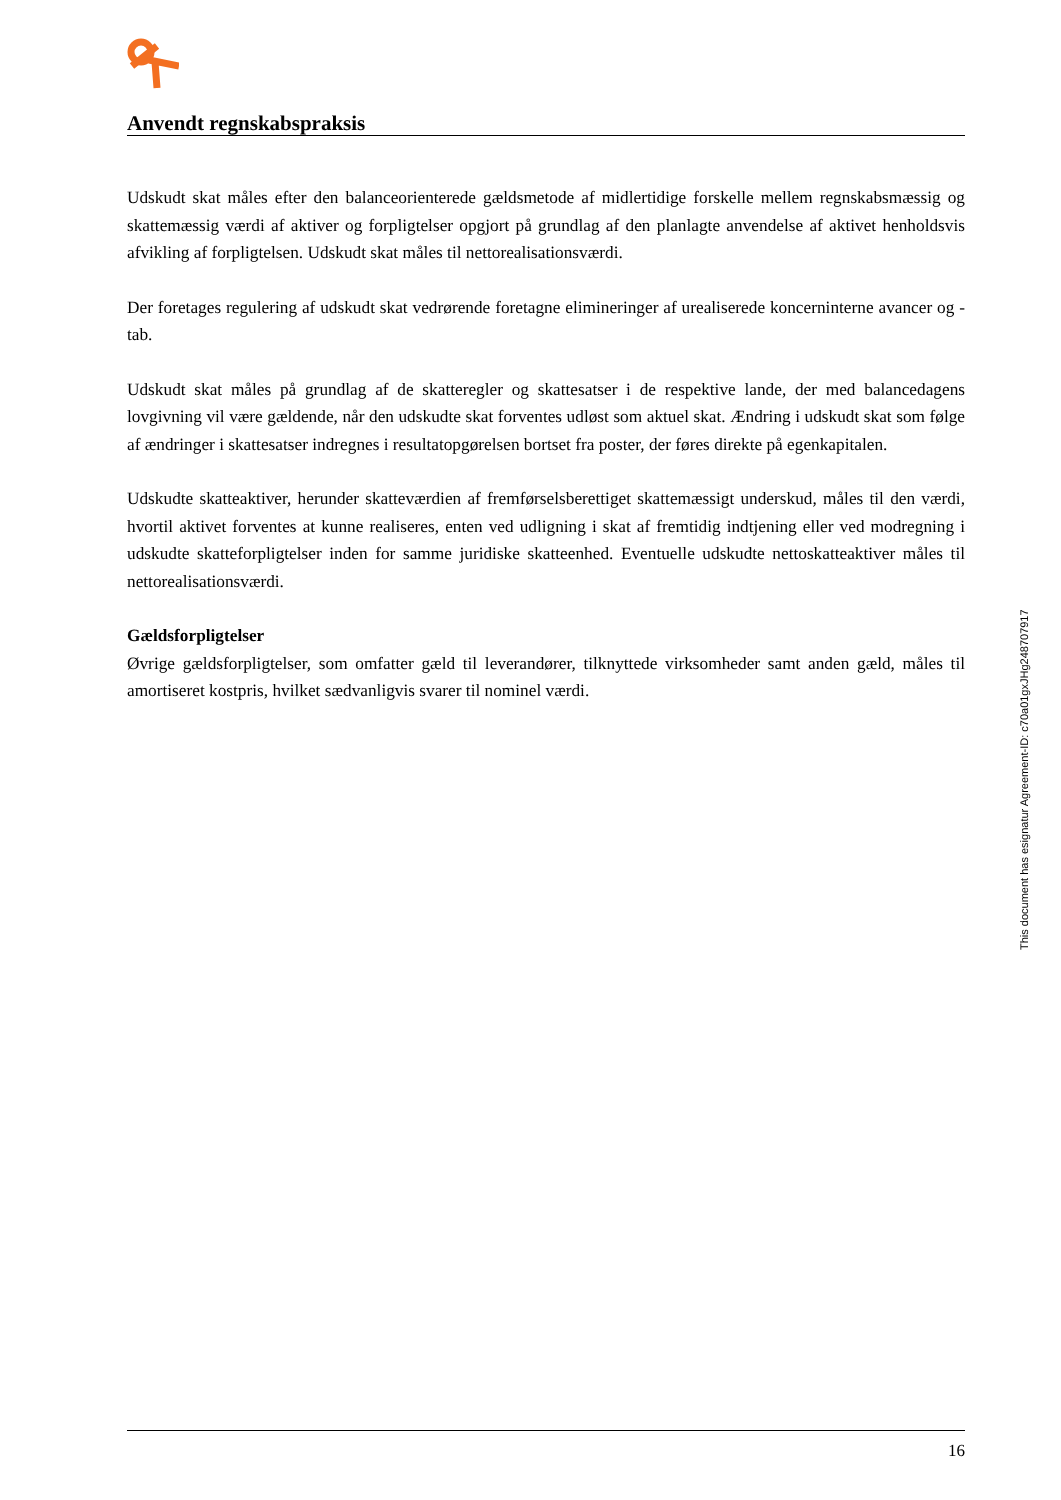Anvendt regnskabspraksis
Udskudt skat måles efter den balanceorienterede gældsmetode af midlertidige forskelle mellem regnskabsmæssig og skattemæssig værdi af aktiver og forpligtelser opgjort på grundlag af den planlagte anvendelse af aktivet henholdsvis afvikling af forpligtelsen. Udskudt skat måles til nettorealisationsværdi.
Der foretages regulering af udskudt skat vedrørende foretagne elimineringer af urealiserede koncerninterne avancer og -tab.
Udskudt skat måles på grundlag af de skatteregler og skattesatser i de respektive lande, der med balancedagens lovgivning vil være gældende, når den udskudte skat forventes udløst som aktuel skat. Ændring i udskudt skat som følge af ændringer i skattesatser indregnes i resultatopgørelsen bortset fra poster, der føres direkte på egenkapitalen.
Udskudte skatteaktiver, herunder skatteværdien af fremførselsberettiget skattemæssigt underskud, måles til den værdi, hvortil aktivet forventes at kunne realiseres, enten ved udligning i skat af fremtidig indtjening eller ved modregning i udskudte skatteforpligtelser inden for samme juridiske skatteenhed. Eventuelle udskudte nettoskatteaktiver måles til nettorealisationsværdi.
Gældsforpligtelser
Øvrige gældsforpligtelser, som omfatter gæld til leverandører, tilknyttede virksomheder samt anden gæld, måles til amortiseret kostpris, hvilket sædvanligvis svarer til nominel værdi.
This document has esignatur Agreement-ID: c70a01gxJHg248707917
16